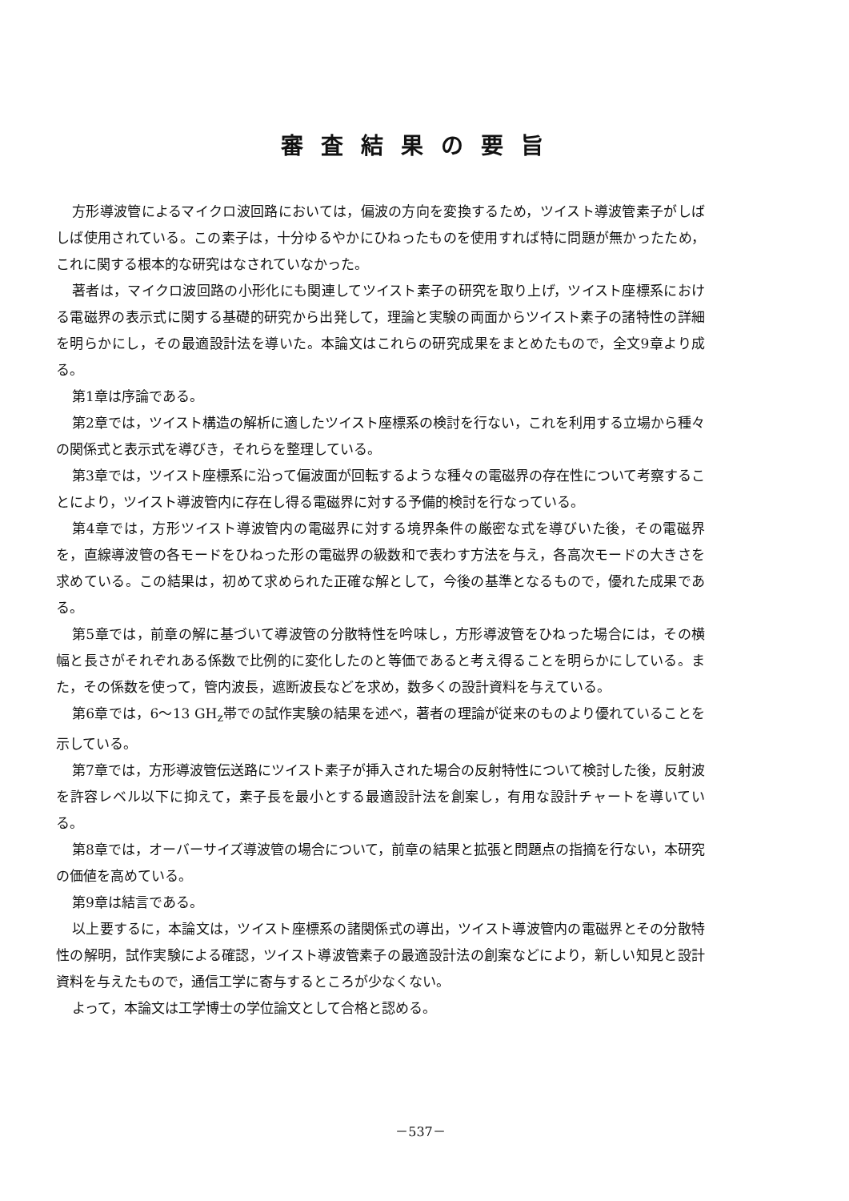審査結果の要旨
方形導波管によるマイクロ波回路においては，偏波の方向を変換するため，ツイスト導波管素子がしばしば使用されている。この素子は，十分ゆるやかにひねったものを使用すれば特に問題が無かったため，これに関する根本的な研究はなされていなかった。
著者は，マイクロ波回路の小形化にも関連してツイスト素子の研究を取り上げ，ツイスト座標系における電磁界の表示式に関する基礎的研究から出発して，理論と実験の両面からツイスト素子の諸特性の詳細を明らかにし，その最適設計法を導いた。本論文はこれらの研究成果をまとめたもので，全文9章より成る。
第1章は序論である。
第2章では，ツイスト構造の解析に適したツイスト座標系の検討を行ない，これを利用する立場から種々の関係式と表示式を導びき，それらを整理している。
第3章では，ツイスト座標系に沿って偏波面が回転するような種々の電磁界の存在性について考察することにより，ツイスト導波管内に存在し得る電磁界に対する予備的検討を行なっている。
第4章では，方形ツイスト導波管内の電磁界に対する境界条件の厳密な式を導びいた後，その電磁界を，直線導波管の各モードをひねった形の電磁界の級数和で表わす方法を与え，各高次モードの大きさを求めている。この結果は，初めて求められた正確な解として，今後の基準となるもので，優れた成果である。
第5章では，前章の解に基づいて導波管の分散特性を吟味し，方形導波管をひねった場合には，その横幅と長さがそれぞれある係数で比例的に変化したのと等価であると考え得ることを明らかにしている。また，その係数を使って，管内波長，遮断波長などを求め，数多くの設計資料を与えている。
第6章では，6～13 GH<sub>z</sub>帯での試作実験の結果を述べ，著者の理論が従来のものより優れていることを示している。
第7章では，方形導波管伝送路にツイスト素子が挿入された場合の反射特性について検討した後，反射波を許容レベル以下に抑えて，素子長を最小とする最適設計法を創案し，有用な設計チャートを導いている。
第8章では，オーバーサイズ導波管の場合について，前章の結果と拡張と問題点の指摘を行ない，本研究の価値を高めている。
第9章は結言である。
以上要するに，本論文は，ツイスト座標系の諸関係式の導出，ツイスト導波管内の電磁界とその分散特性の解明，試作実験による確認，ツイスト導波管素子の最適設計法の創案などにより，新しい知見と設計資料を与えたもので，通信工学に寄与するところが少なくない。
よって，本論文は工学博士の学位論文として合格と認める。
－537－